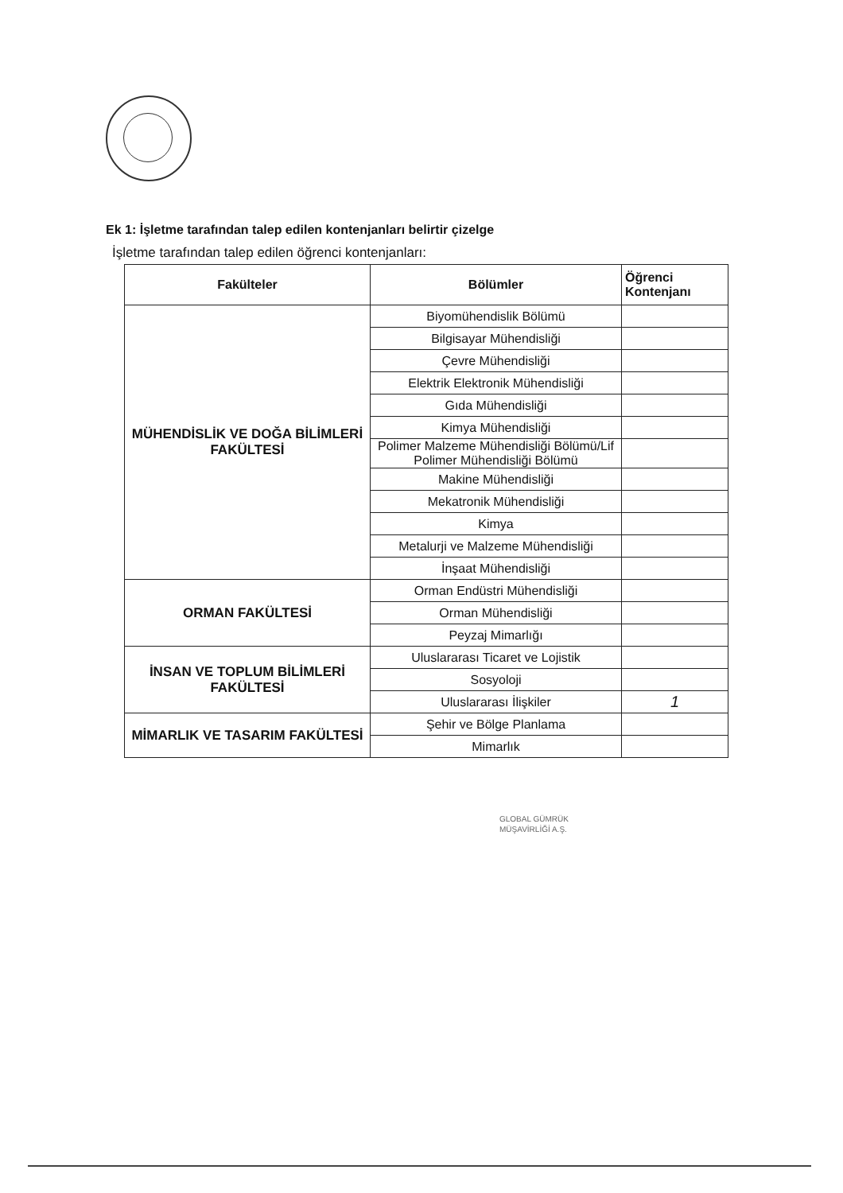Ek 1: İşletme tarafından talep edilen kontenjanları belirtir çizelge
İşletme tarafından talep edilen öğrenci kontenjanları:
| Fakülteler | Bölümler | Öğrenci Kontenjanı |
| --- | --- | --- |
| MÜHENDİSLİK VE DOĞA BİLİMLERİ FAKÜLTESİ | Biyomühendislik Bölümü | |
| | Bilgisayar Mühendisliği | |
| | Çevre Mühendisliği | |
| | Elektrik Elektronik Mühendisliği | |
| | Gıda Mühendisliği | |
| | Kimya Mühendisliği | |
| | Polimer Malzeme Mühendisliği Bölümü/Lif Polimer Mühendisliği Bölümü | |
| | Makine Mühendisliği | |
| | Mekatronik Mühendisliği | |
| | Kimya | |
| | Metalurji ve Malzeme Mühendisliği | |
| | İnşaat Mühendisliği | |
| ORMAN FAKÜLTESİ | Orman Endüstri Mühendisliği | |
| | Orman Mühendisliği | |
| | Peyzaj Mimarlığı | |
| İNSAN VE TOPLUM BİLİMLERİ FAKÜLTESİ | Uluslararası Ticaret ve Lojistik | |
| | Sosyoloji | |
| | Uluslararası İlişkiler | 1 |
| MİMARLIK VE TASARIM FAKÜLTESİ | Şehir ve Bölge Planlama | |
| | Mimarlık | |
GLOBAL GÜMRÜK
MÜŞAVİRLİĞİ A.Ş.